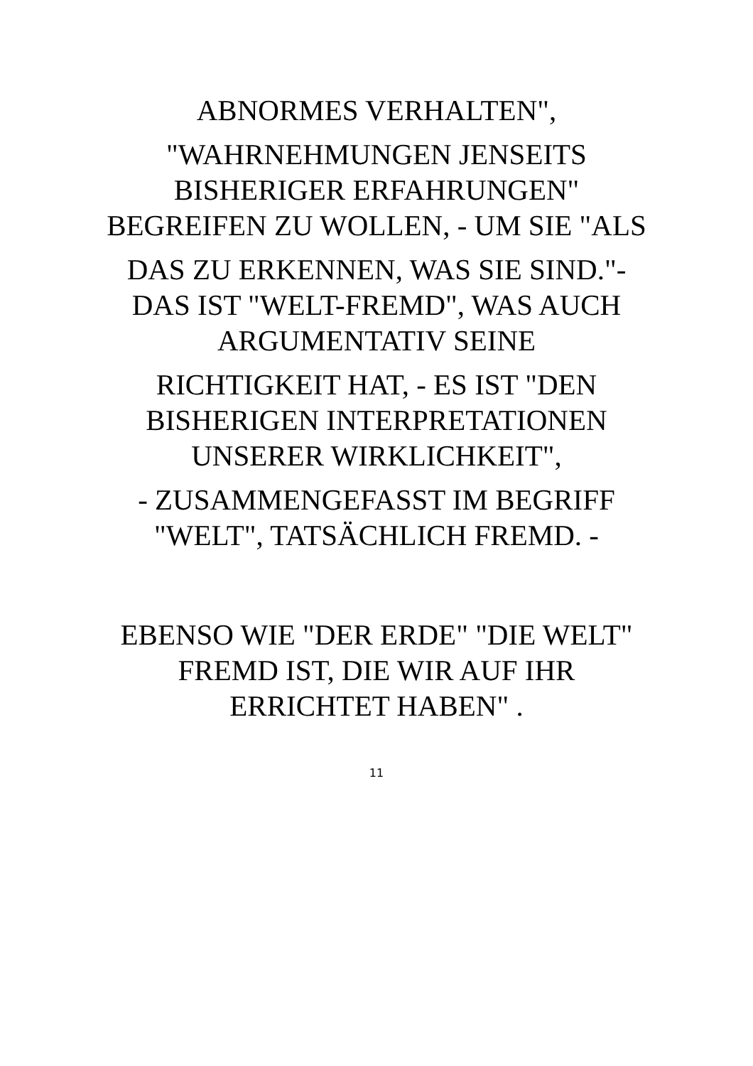ABNORMES VERHALTEN",
"WAHRNEHMUNGEN JENSEITS BISHERIGER ERFAHRUNGEN" BEGREIFEN ZU WOLLEN, - UM SIE "ALS
DAS ZU ERKENNEN, WAS SIE SIND."- DAS IST "WELT-FREMD", WAS AUCH ARGUMENTATIV SEINE
RICHTIGKEIT HAT, - ES IST "DEN BISHERIGEN INTERPRETATIONEN UNSERER WIRKLICHKEIT",
- ZUSAMMENGEFASST IM BEGRIFF "WELT", TATSÄCHLICH FREMD. -
EBENSO WIE "DER ERDE" "DIE WELT" FREMD IST, DIE WIR AUF IHR ERRICHTET HABEN" .
11